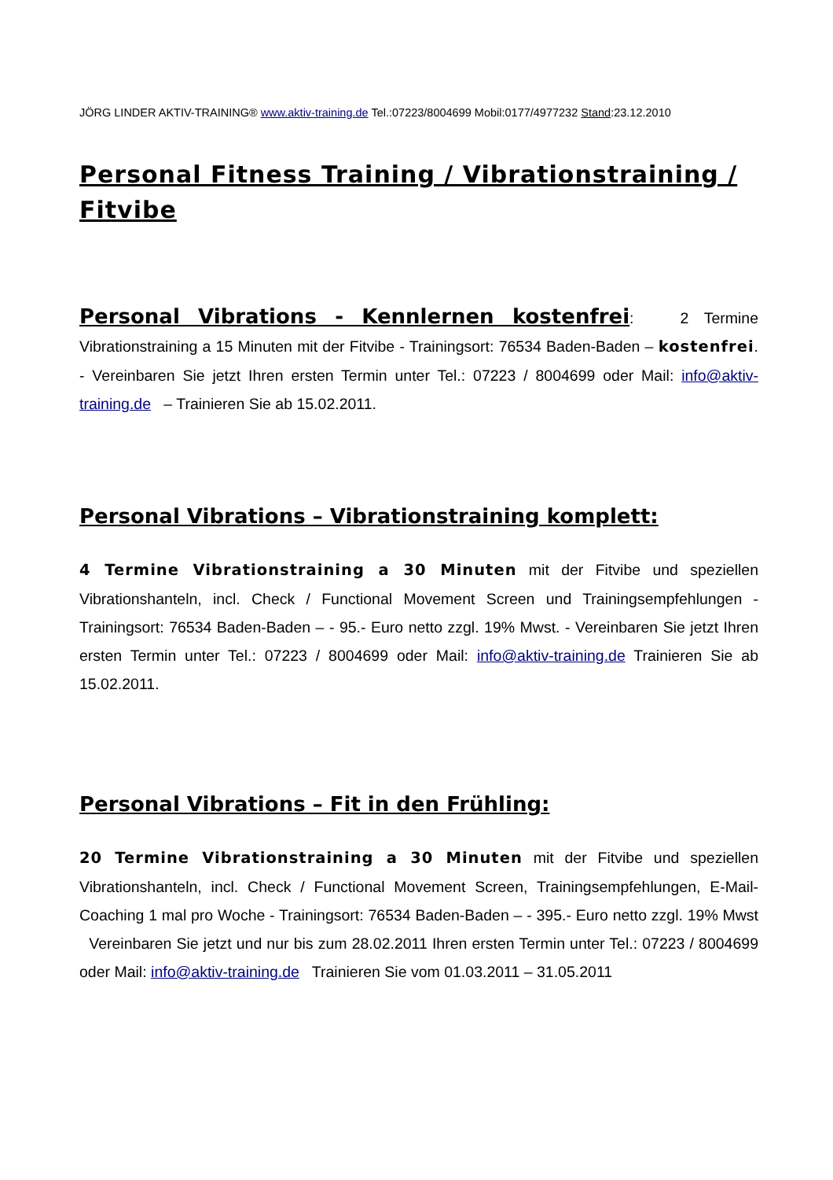JÖRG LINDER AKTIV-TRAINING® www.aktiv-training.de Tel.:07223/8004699 Mobil:0177/4977232 Stand:23.12.2010
Personal Fitness Training / Vibrationstraining / Fitvibe
Personal Vibrations - Kennlernen kostenfrei: 2 Termine Vibrationstraining a 15 Minuten mit der Fitvibe - Trainingsort: 76534 Baden-Baden – kostenfrei. - Vereinbaren Sie jetzt Ihren ersten Termin unter Tel.: 07223 / 8004699 oder Mail: info@aktiv-training.de – Trainieren Sie ab 15.02.2011.
Personal Vibrations – Vibrationstraining komplett:
4 Termine Vibrationstraining a 30 Minuten mit der Fitvibe und speziellen Vibrationshanteln, incl. Check / Functional Movement Screen und Trainingsempfehlungen - Trainingsort: 76534 Baden-Baden – - 95.- Euro netto zzgl. 19% Mwst. - Vereinbaren Sie jetzt Ihren ersten Termin unter Tel.: 07223 / 8004699 oder Mail: info@aktiv-training.de Trainieren Sie ab 15.02.2011.
Personal Vibrations – Fit in den Frühling:
20 Termine Vibrationstraining a 30 Minuten mit der Fitvibe und speziellen Vibrationshanteln, incl. Check / Functional Movement Screen, Trainingsempfehlungen, E-Mail-Coaching 1 mal pro Woche - Trainingsort: 76534 Baden-Baden – - 395.- Euro netto zzgl. 19% Mwst Vereinbaren Sie jetzt und nur bis zum 28.02.2011 Ihren ersten Termin unter Tel.: 07223 / 8004699 oder Mail: info@aktiv-training.de Trainieren Sie vom 01.03.2011 – 31.05.2011